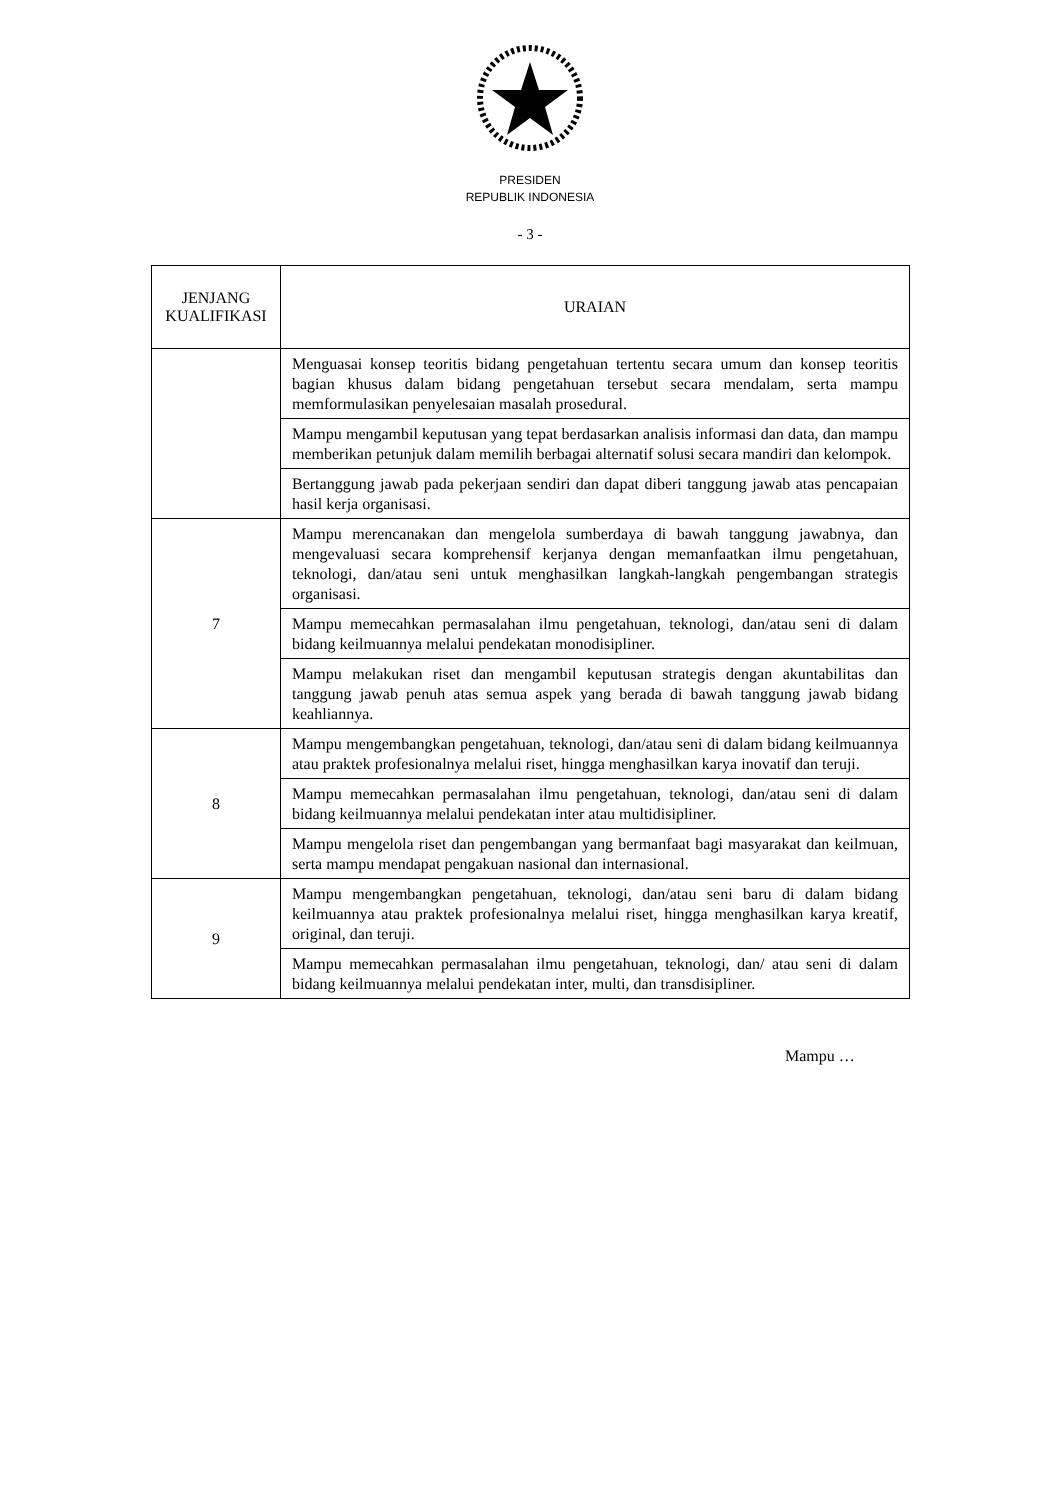PRESIDEN
REPUBLIK INDONESIA
- 3 -
| JENJANG KUALIFIKASI | URAIAN |
| --- | --- |
| | Menguasai konsep teoritis bidang pengetahuan tertentu secara umum dan konsep teoritis bagian khusus dalam bidang pengetahuan tersebut secara mendalam, serta mampu memformulasikan penyelesaian masalah prosedural. |
| | Mampu mengambil keputusan yang tepat berdasarkan analisis informasi dan data, dan mampu memberikan petunjuk dalam memilih berbagai alternatif solusi secara mandiri dan kelompok. |
| | Bertanggung jawab pada pekerjaan sendiri dan dapat diberi tanggung jawab atas pencapaian hasil kerja organisasi. |
| 7 | Mampu merencanakan dan mengelola sumberdaya di bawah tanggung jawabnya, dan mengevaluasi secara komprehensif kerjanya dengan memanfaatkan ilmu pengetahuan, teknologi, dan/atau seni untuk menghasilkan langkah-langkah pengembangan strategis organisasi. |
| | Mampu memecahkan permasalahan ilmu pengetahuan, teknologi, dan/atau seni di dalam bidang keilmuannya melalui pendekatan monodisipliner. |
| | Mampu melakukan riset dan mengambil keputusan strategis dengan akuntabilitas dan tanggung jawab penuh atas semua aspek yang berada di bawah tanggung jawab bidang keahliannya. |
| 8 | Mampu mengembangkan pengetahuan, teknologi, dan/atau seni di dalam bidang keilmuannya atau praktek profesionalnya melalui riset, hingga menghasilkan karya inovatif dan teruji. |
| | Mampu memecahkan permasalahan ilmu pengetahuan, teknologi, dan/atau seni di dalam bidang keilmuannya melalui pendekatan inter atau multidisipliner. |
| | Mampu mengelola riset dan pengembangan yang bermanfaat bagi masyarakat dan keilmuan, serta mampu mendapat pengakuan nasional dan internasional. |
| 9 | Mampu mengembangkan pengetahuan, teknologi, dan/atau seni baru di dalam bidang keilmuannya atau praktek profesionalnya melalui riset, hingga menghasilkan karya kreatif, original, dan teruji. |
| | Mampu memecahkan permasalahan ilmu pengetahuan, teknologi, dan/ atau seni di dalam bidang keilmuannya melalui pendekatan inter, multi, dan transdisipliner. |
Mampu …